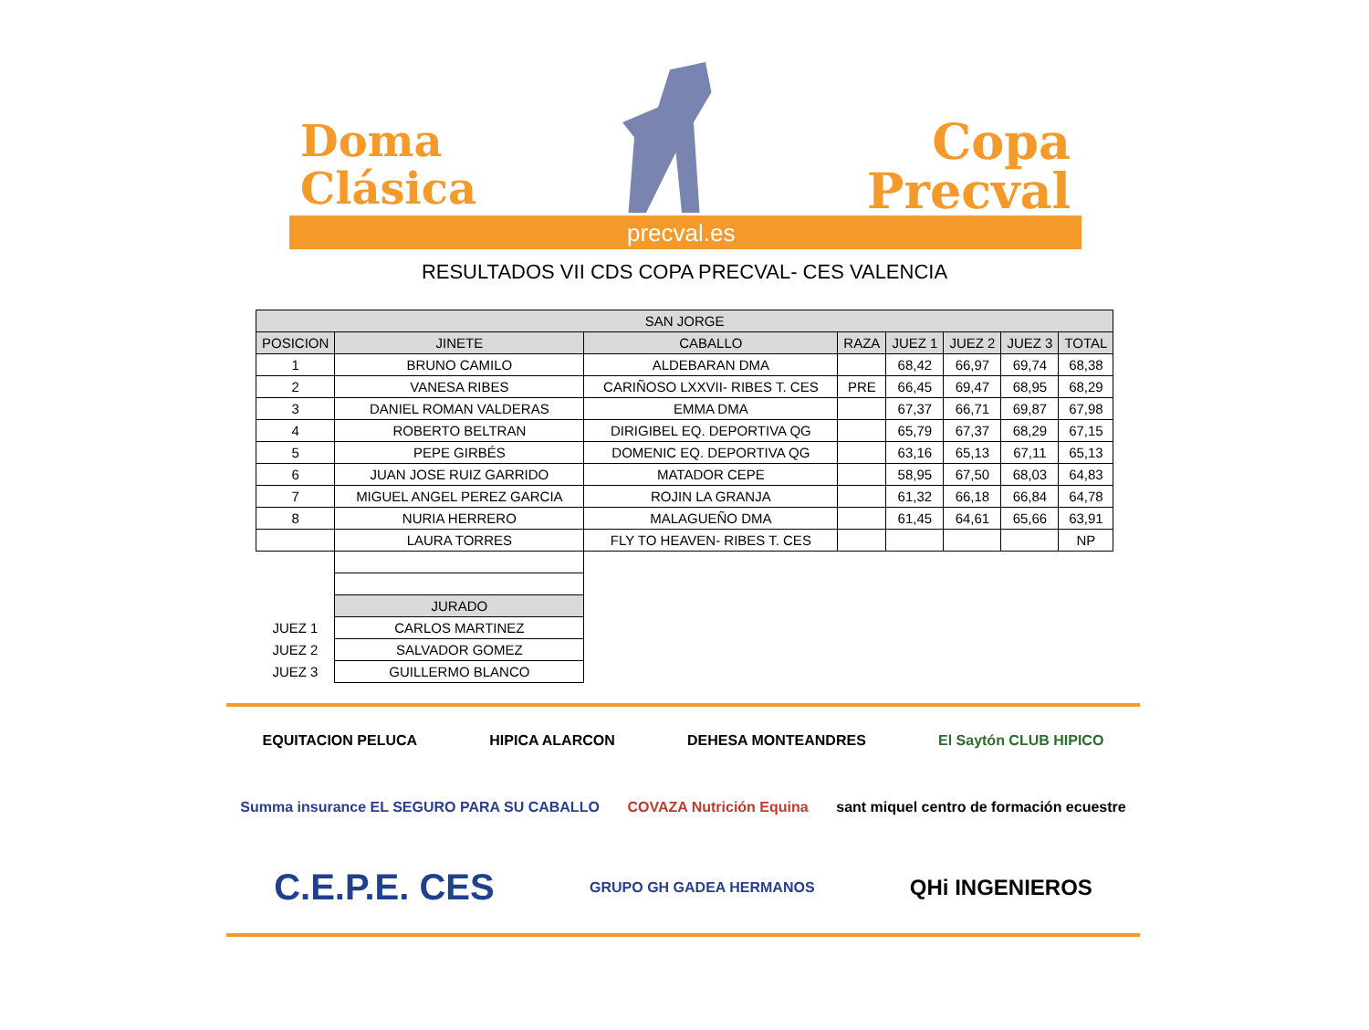Doma
Clásica
Copa
Precval
precval.es
RESULTADOS VII CDS COPA PRECVAL- CES VALENCIA
| SAN JORGE | | | | | | | |
| --- | --- | --- | --- | --- | --- | --- | --- |
| POSICION | JINETE | CABALLO | RAZA | JUEZ 1 | JUEZ 2 | JUEZ 3 | TOTAL |
| 1 | BRUNO CAMILO | ALDEBARAN DMA | | 68,42 | 66,97 | 69,74 | 68,38 |
| 2 | VANESA RIBES | CARIÑOSO LXXVII- RIBES T. CES | PRE | 66,45 | 69,47 | 68,95 | 68,29 |
| 3 | DANIEL ROMAN VALDERAS | EMMA DMA | | 67,37 | 66,71 | 69,87 | 67,98 |
| 4 | ROBERTO BELTRAN | DIRIGIBEL EQ. DEPORTIVA QG | | 65,79 | 67,37 | 68,29 | 67,15 |
| 5 | PEPE GIRBÉS | DOMENIC EQ. DEPORTIVA QG | | 63,16 | 65,13 | 67,11 | 65,13 |
| 6 | JUAN JOSE RUIZ GARRIDO | MATADOR CEPE | | 58,95 | 67,50 | 68,03 | 64,83 |
| 7 | MIGUEL ANGEL PEREZ GARCIA | ROJIN LA GRANJA | | 61,32 | 66,18 | 66,84 | 64,78 |
| 8 | NURIA HERRERO | MALAGUEÑO DMA | | 61,45 | 64,61 | 65,66 | 63,91 |
| | LAURA TORRES | FLY TO HEAVEN- RIBES T. CES | | | | | NP |
| | JURADO | | | | | | |
| JUEZ 1 | CARLOS MARTINEZ | | | | | | |
| JUEZ 2 | SALVADOR GOMEZ | | | | | | |
| JUEZ 3 | GUILLERMO BLANCO | | | | | | |
EQUITACION PELUCA HIPICA ALARCON DEHESA MONTEANDRES El Saytón CLUB HIPICO Summa insurance EL SEGURO PARA SU CABALLO COVAZA Nutrición Equina sant miquel centro de formación ecuestre C.E.P.E. CES GRUPO GH GADEA HERMANOS QHi INGENIEROS